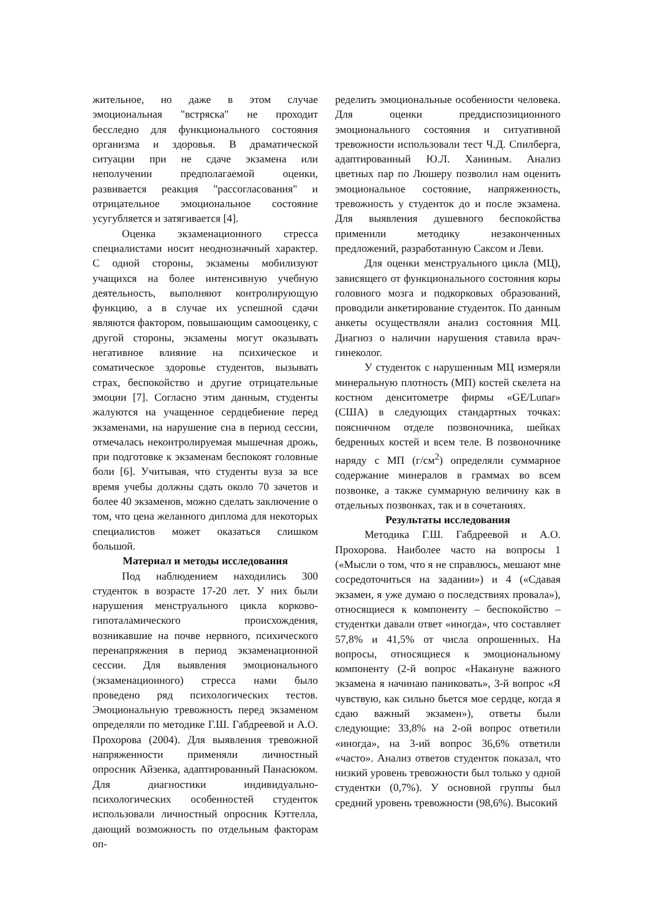жительное, но даже в этом случае эмоциональная "встряска" не проходит бесследно для функционального состояния организма и здоровья. В драматической ситуации при не сдаче экзамена или неполучении предполагаемой оценки, развивается реакция "рассогласования" и отрицательное эмоциональное состояние усугубляется и затягивается [4].
Оценка экзаменационного стресса специалистами носит неоднозначный характер. С одной стороны, экзамены мобилизуют учащихся на более интенсивную учебную деятельность, выполняют контролирующую функцию, а в случае их успешной сдачи являются фактором, повышающим самооценку, с другой стороны, экзамены могут оказывать негативное влияние на психическое и соматическое здоровье студентов, вызывать страх, беспокойство и другие отрицательные эмоции [7]. Согласно этим данным, студенты жалуются на учащенное сердцебиение перед экзаменами, на нарушение сна в период сессии, отмечалась неконтролируемая мышечная дрожь, при подготовке к экзаменам беспокоят головные боли [6]. Учитывая, что студенты вуза за все время учебы должны сдать около 70 зачетов и более 40 экзаменов, можно сделать заключение о том, что цена желанного диплома для некоторых специалистов может оказаться слишком большой.
Материал и методы исследования
Под наблюдением находились 300 студенток в возрасте 17-20 лет. У них были нарушения менструального цикла корково-гипоталамического происхождения, возникавшие на почве нервного, психического перенапряжения в период экзаменационной сессии. Для выявления эмоционального (экзаменационного) стресса нами было проведено ряд психологических тестов. Эмоциональную тревожность перед экзаменом определяли по методике Г.Ш. Габдреевой и А.О. Прохорова (2004). Для выявления тревожной напряженности применяли личностный опросник Айзенка, адаптированный Панасюком. Для диагностики индивидуально-психологических особенностей студенток использовали личностный опросник Кэттелла, дающий возможность по отдельным факторам оп-
ределить эмоциональные особенности человека. Для оценки преддиспозиционного эмоционального состояния и ситуативной тревожности использовали тест Ч.Д. Спилберга, адаптированный Ю.Л. Ханиным. Анализ цветных пар по Люшеру позволил нам оценить эмоциональное состояние, напряженность, тревожность у студенток до и после экзамена. Для выявления душевного беспокойства применили методику незаконченных предложений, разработанную Саксом и Леви.
Для оценки менструального цикла (МЦ), зависящего от функционального состояния коры головного мозга и подкорковых образований, проводили анкетирование студенток. По данным анкеты осуществляли анализ состояния МЦ. Диагноз о наличии нарушения ставила врач-гинеколог.
У студенток с нарушенным МЦ измеряли минеральную плотность (МП) костей скелета на костном денситометре фирмы «GE/Lunar» (США) в следующих стандартных точках: поясничном отделе позвоночника, шейках бедренных костей и всем теле. В позвоночнике наряду с МП (г/см<sup>2</sup>) определяли суммарное содержание минералов в граммах во всем позвонке, а также суммарную величину как в отдельных позвонках, так и в сочетаниях.
Результаты исследования
Методика Г.Ш. Габдреевой и А.О. Прохорова. Наиболее часто на вопросы 1 («Мысли о том, что я не справлюсь, мешают мне сосредоточиться на задании») и 4 («Сдавая экзамен, я уже думаю о последствиях провала»), относящиеся к компоненту – беспокойство – студентки давали ответ «иногда», что составляет 57,8% и 41,5% от числа опрошенных. На вопросы, относящиеся к эмоциональному компоненту (2-й вопрос «Накануне важного экзамена я начинаю паниковать», 3-й вопрос «Я чувствую, как сильно бьется мое сердце, когда я сдаю важный экзамен»), ответы были следующие: 33,8% на 2-ой вопрос ответили «иногда», на 3-ий вопрос 36,6% ответили «часто». Анализ ответов студенток показал, что низкий уровень тревожности был только у одной студентки (0,7%). У основной группы был средний уровень тревожности (98,6%). Высокий